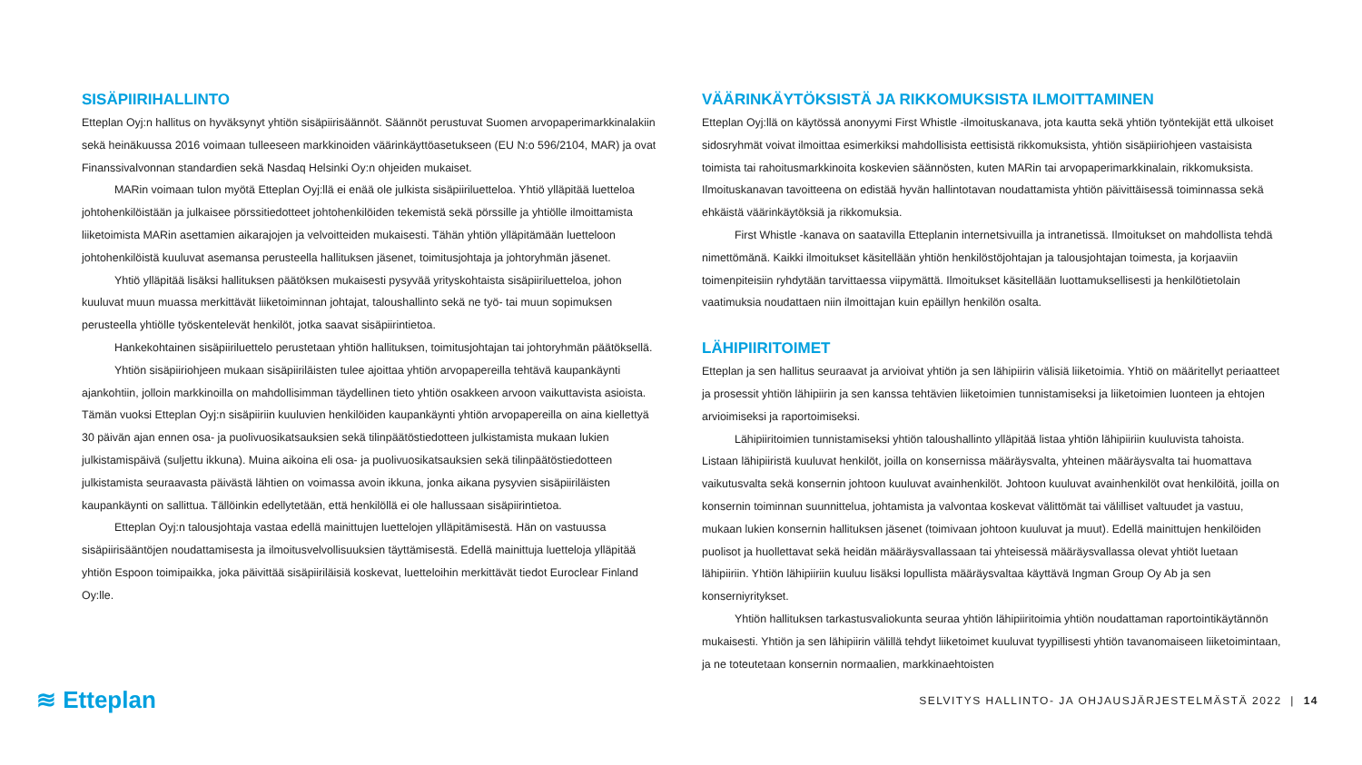SISÄPIIRIHALLINTO
Etteplan Oyj:n hallitus on hyväksynyt yhtiön sisäpiirisäännöt. Säännöt perustuvat Suomen arvopaperimarkkinalakiin sekä heinäkuussa 2016 voimaan tulleeseen markkinoiden väärinkäyttöasetukseen (EU N:o 596/2104, MAR) ja ovat Finanssivalvonnan standardien sekä Nasdaq Helsinki Oy:n ohjeiden mukaiset.
MARin voimaan tulon myötä Etteplan Oyj:llä ei enää ole julkista sisäpiiriluetteloa. Yhtiö ylläpitää luetteloa johtohenkilöistään ja julkaisee pörssitiedotteet johtohenkilöiden tekemistä sekä pörssille ja yhtiölle ilmoittamista liiketoimista MARin asettamien aikarajojen ja velvoitteiden mukaisesti. Tähän yhtiön ylläpitämään luetteloon johtohenkilöistä kuuluvat asemansa perusteella hallituksen jäsenet, toimitusjohtaja ja johtoryhmän jäsenet.
Yhtiö ylläpitää lisäksi hallituksen päätöksen mukaisesti pysyvää yrityskohtaista sisäpiiriluetteloa, johon kuuluvat muun muassa merkittävät liiketoiminnan johtajat, taloushallinto sekä ne työ- tai muun sopimuksen perusteella yhtiölle työskentelevät henkilöt, jotka saavat sisäpiirintietoa.
Hankekohtainen sisäpiiriluettelo perustetaan yhtiön hallituksen, toimitusjohtajan tai johtoryhmän päätöksellä.
Yhtiön sisäpiiriohjeen mukaan sisäpiiriläisten tulee ajoittaa yhtiön arvopapereilla tehtävä kaupankäynti ajankohtiin, jolloin markkinoilla on mahdollisimman täydellinen tieto yhtiön osakkeen arvoon vaikuttavista asioista. Tämän vuoksi Etteplan Oyj:n sisäpiiriin kuuluvien henkilöiden kaupankäynti yhtiön arvopapereilla on aina kiellettyä 30 päivän ajan ennen osa- ja puolivuosikatsauksien sekä tilinpäätöstiedotteen julkistamista mukaan lukien julkistamispäivä (suljettu ikkuna). Muina aikoina eli osa- ja puolivuosikatsauksien sekä tilinpäätöstiedotteen julkistamista seuraavasta päivästä lähtien on voimassa avoin ikkuna, jonka aikana pysyvien sisäpiiriläisten kaupankäynti on sallittua. Tällöinkin edellytetään, että henkilöllä ei ole hallussaan sisäpiirintietoa.
Etteplan Oyj:n talousjohtaja vastaa edellä mainittujen luettelojen ylläpitämisestä. Hän on vastuussa sisäpiirisääntöjen noudattamisesta ja ilmoitusvelvollisuuksien täyttämisestä. Edellä mainittuja luetteloja ylläpitää yhtiön Espoon toimipaikka, joka päivittää sisäpiiriläisiä koskevat, luetteloihin merkittävät tiedot Euroclear Finland Oy:lle.
VÄÄRINKÄYTÖKSISTÄ JA RIKKOMUKSISTA ILMOITTAMINEN
Etteplan Oyj:llä on käytössä anonyymi First Whistle -ilmoituskanava, jota kautta sekä yhtiön työntekijät että ulkoiset sidosryhmät voivat ilmoittaa esimerkiksi mahdollisista eettisistä rikkomuksista, yhtiön sisäpiiriohjeen vastaisista toimista tai rahoitusmarkkinoita koskevien säännösten, kuten MARin tai arvopaperimarkkinalain, rikkomuksista. Ilmoituskanavan tavoitteena on edistää hyvän hallintotavan noudattamista yhtiön päivittäisessä toiminnassa sekä ehkäistä väärinkäytöksiä ja rikkomuksia.
First Whistle -kanava on saatavilla Etteplanin internetsivuilla ja intranetissä. Ilmoitukset on mahdollista tehdä nimettömänä. Kaikki ilmoitukset käsitellään yhtiön henkilöstöjohtajan ja talousjohtajan toimesta, ja korjaaviin toimenpiteisiin ryhdytään tarvittaessa viipymättä. Ilmoitukset käsitellään luottamuksellisesti ja henkilötietolain vaatimuksia noudattaen niin ilmoittajan kuin epäillyn henkilön osalta.
LÄHIPIIRITOIMET
Etteplan ja sen hallitus seuraavat ja arvioivat yhtiön ja sen lähipiirin välisiä liiketoimia. Yhtiö on määritellyt periaatteet ja prosessit yhtiön lähipiirin ja sen kanssa tehtävien liiketoimien tunnistamiseksi ja liiketoimien luonteen ja ehtojen arvioimiseksi ja raportoimiseksi.
Lähipiiritoimien tunnistamiseksi yhtiön taloushallinto ylläpitää listaa yhtiön lähipiiriin kuuluvista tahoista. Listaan lähipiiristä kuuluvat henkilöt, joilla on konsernissa määräysvalta, yhteinen määräysvalta tai huomattava vaikutusvalta sekä konsernin johtoon kuuluvat avainhenkilöt. Johtoon kuuluvat avainhenkilöt ovat henkilöitä, joilla on konsernin toiminnan suunnittelua, johtamista ja valvontaa koskevat välittömät tai välilliset valtuudet ja vastuu, mukaan lukien konsernin hallituksen jäsenet (toimivaan johtoon kuuluvat ja muut). Edellä mainittujen henkilöiden puolisot ja huollettavat sekä heidän määräysvallassaan tai yhteisessä määräysvallassa olevat yhtiöt luetaan lähipiiriin. Yhtiön lähipiiriin kuuluu lisäksi lopullista määräysvaltaa käyttävä Ingman Group Oy Ab ja sen konserniyritykset.
Yhtiön hallituksen tarkastusvaliokunta seuraa yhtiön lähipiiritoimia yhtiön noudattaman raportointikäytännön mukaisesti. Yhtiön ja sen lähipiirin välillä tehdyt liiketoimet kuuluvat tyypillisesti yhtiön tavanomaiseen liiketoimintaan, ja ne toteutetaan konsernin normaalien, markkinaehtoisten
≋ Etteplan
SELVITYS HALLINTO- JA OHJAUSJÄRJESTELMÄSTÄ 2022 | 14